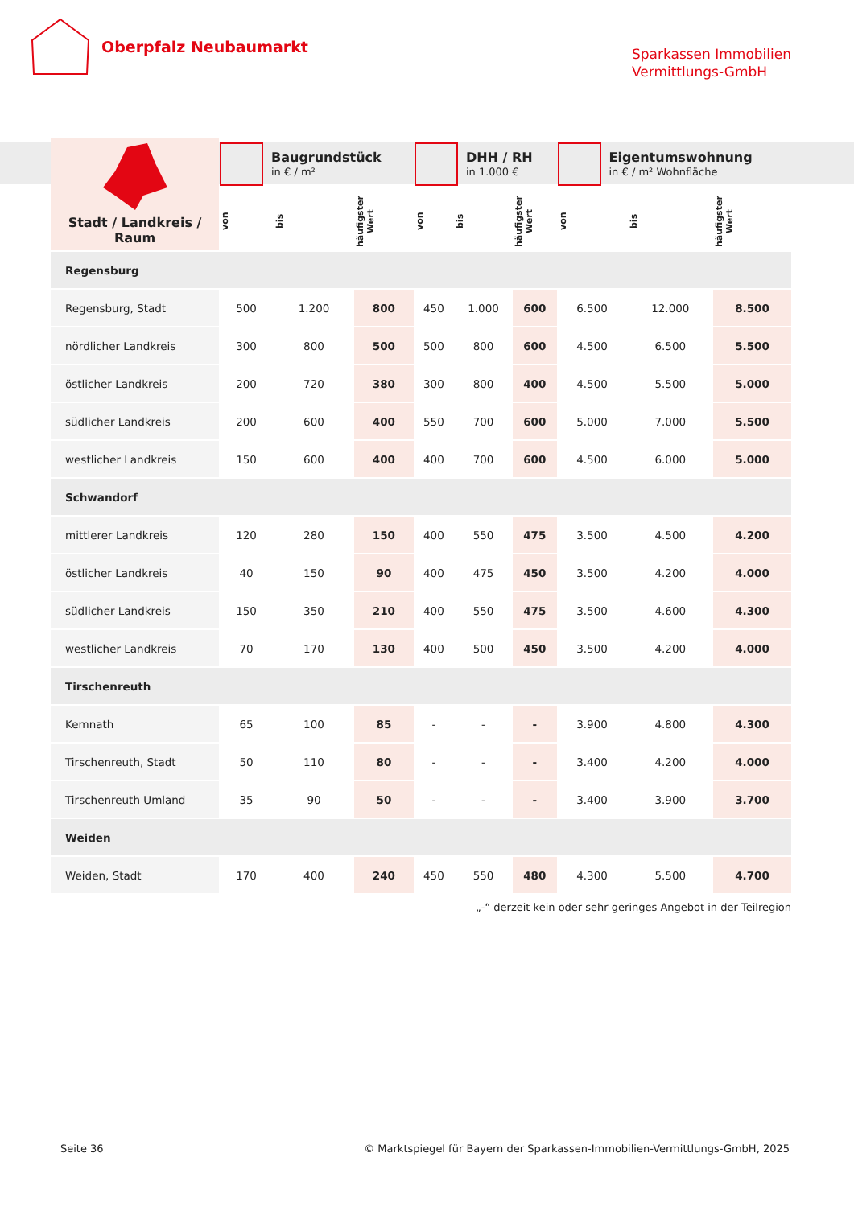Oberpfalz Neubaumarkt
Sparkassen Immobilien
Vermittlungs-GmbH
| Stadt / Landkreis / Raum | Baugrundstück in € / m² | | | DHH / RH in 1.000 € | | | Eigentumswohnung in € / m² Wohnfläche | | |
| | von | bis | häufigster Wert | von | bis | häufigster Wert | von | bis | häufigster Wert |
| Regensburg | | | | | | | | | |
| Regensburg, Stadt | 500 | 1.200 | 800 | 450 | 1.000 | 600 | 6.500 | 12.000 | 8.500 |
| nördlicher Landkreis | 300 | 800 | 500 | 500 | 800 | 600 | 4.500 | 6.500 | 5.500 |
| östlicher Landkreis | 200 | 720 | 380 | 300 | 800 | 400 | 4.500 | 5.500 | 5.000 |
| südlicher Landkreis | 200 | 600 | 400 | 550 | 700 | 600 | 5.000 | 7.000 | 5.500 |
| westlicher Landkreis | 150 | 600 | 400 | 400 | 700 | 600 | 4.500 | 6.000 | 5.000 |
| Schwandorf | | | | | | | | | |
| mittlerer Landkreis | 120 | 280 | 150 | 400 | 550 | 475 | 3.500 | 4.500 | 4.200 |
| östlicher Landkreis | 40 | 150 | 90 | 400 | 475 | 450 | 3.500 | 4.200 | 4.000 |
| südlicher Landkreis | 150 | 350 | 210 | 400 | 550 | 475 | 3.500 | 4.600 | 4.300 |
| westlicher Landkreis | 70 | 170 | 130 | 400 | 500 | 450 | 3.500 | 4.200 | 4.000 |
| Tirschenreuth | | | | | | | | | |
| Kemnath | 65 | 100 | 85 | - | - | - | 3.900 | 4.800 | 4.300 |
| Tirschenreuth, Stadt | 50 | 110 | 80 | - | - | - | 3.400 | 4.200 | 4.000 |
| Tirschenreuth Umland | 35 | 90 | 50 | - | - | - | 3.400 | 3.900 | 3.700 |
| Weiden | | | | | | | | | |
| Weiden, Stadt | 170 | 400 | 240 | 450 | 550 | 480 | 4.300 | 5.500 | 4.700 |
„-“ derzeit kein oder sehr geringes Angebot in der Teilregion
Seite 36 © Marktspiegel für Bayern der Sparkassen-Immobilien-Vermittlungs-GmbH, 2025